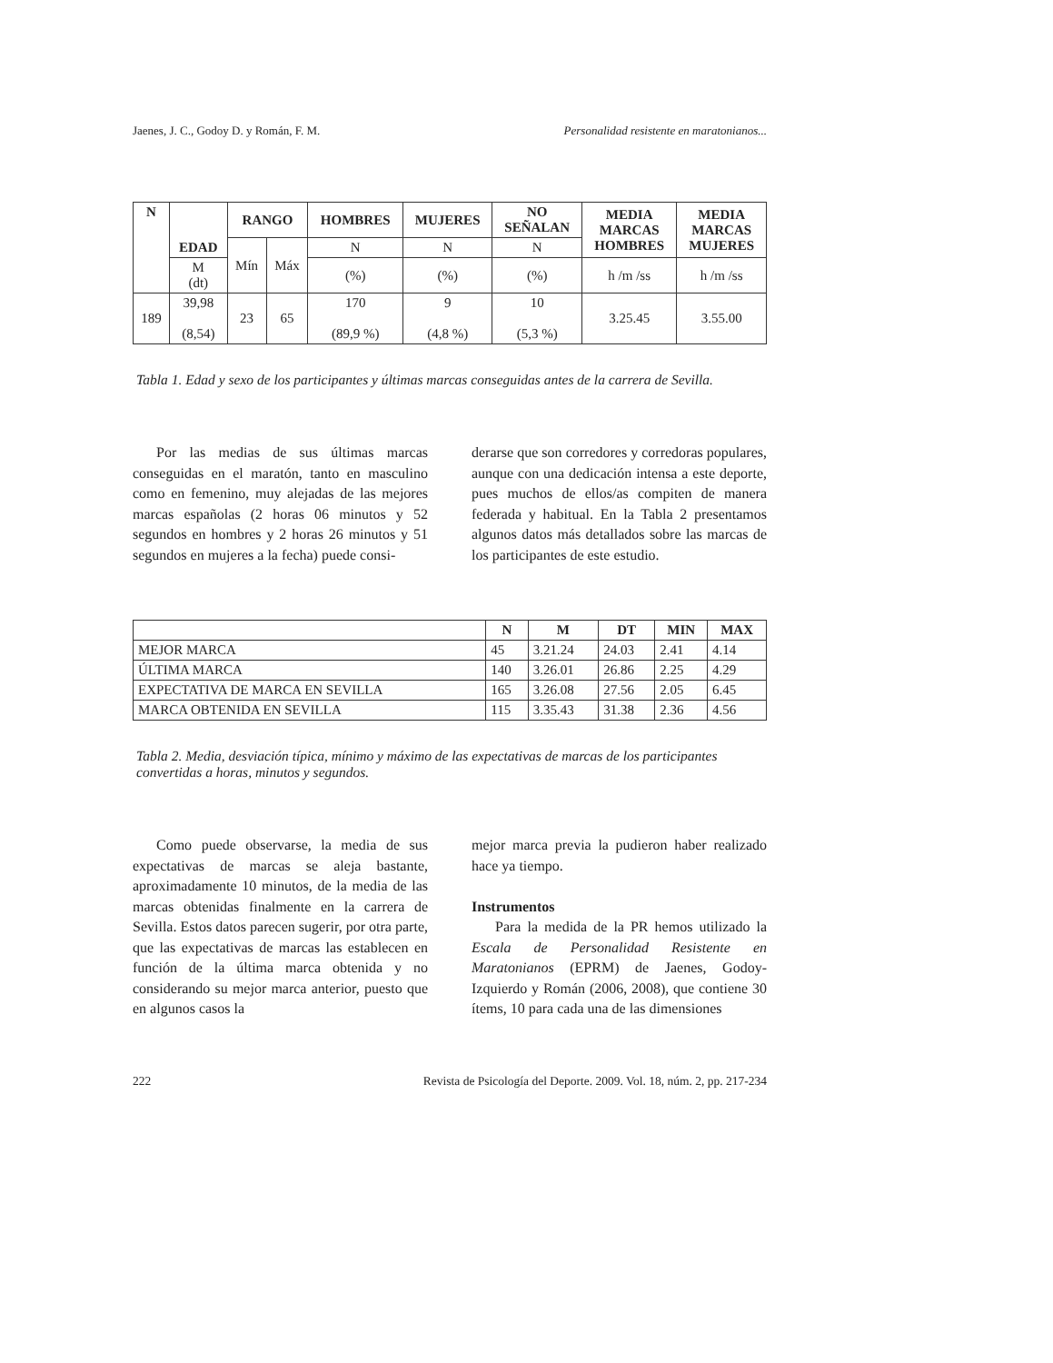Jaenes, J. C., Godoy D. y Román, F. M. Personalidad resistente en maratonianos...
| N | EDAD | RANGO | | HOMBRES | MUJERES | NO SEÑALAN | MEDIA MARCAS HOMBRES | MEDIA MARCAS MUJERES |
| --- | --- | --- | --- | --- | --- | --- | --- | --- |
| | | Mín | Máx | N | N | N | | |
| | M (dt) | | | (%) | (%) | (%) | h /m /ss | h /m /ss |
| 189 | 39,98 (8,54) | 23 | 65 | 170 (89,9 %) | 9 (4,8 %) | 10 (5,3 %) | 3.25.45 | 3.55.00 |
Tabla 1. Edad y sexo de los participantes y últimas marcas conseguidas antes de la carrera de Sevilla.
Por las medias de sus últimas marcas conseguidas en el maratón, tanto en masculino como en femenino, muy alejadas de las mejores marcas españolas (2 horas 06 minutos y 52 segundos en hombres y 2 horas 26 minutos y 51 segundos en mujeres a la fecha) puede consi-
derarse que son corredores y corredoras populares, aunque con una dedicación intensa a este deporte, pues muchos de ellos/as compiten de manera federada y habitual. En la Tabla 2 presentamos algunos datos más detallados sobre las marcas de los participantes de este estudio.
| | N | M | DT | MIN | MAX |
| --- | --- | --- | --- | --- | --- |
| MEJOR MARCA | 45 | 3.21.24 | 24.03 | 2.41 | 4.14 |
| ÚLTIMA MARCA | 140 | 3.26.01 | 26.86 | 2.25 | 4.29 |
| EXPECTATIVA DE MARCA EN SEVILLA | 165 | 3.26.08 | 27.56 | 2.05 | 6.45 |
| MARCA OBTENIDA EN SEVILLA | 115 | 3.35.43 | 31.38 | 2.36 | 4.56 |
Tabla 2. Media, desviación típica, mínimo y máximo de las expectativas de marcas de los participantes convertidas a horas, minutos y segundos.
Como puede observarse, la media de sus expectativas de marcas se aleja bastante, aproximadamente 10 minutos, de la media de las marcas obtenidas finalmente en la carrera de Sevilla. Estos datos parecen sugerir, por otra parte, que las expectativas de marcas las establecen en función de la última marca obtenida y no considerando su mejor marca anterior, puesto que en algunos casos la
mejor marca previa la pudieron haber realizado hace ya tiempo.
Instrumentos
Para la medida de la PR hemos utilizado la Escala de Personalidad Resistente en Maratonianos (EPRM) de Jaenes, Godoy-Izquierdo y Román (2006, 2008), que contiene 30 ítems, 10 para cada una de las dimensiones
222 Revista de Psicología del Deporte. 2009. Vol. 18, núm. 2, pp. 217-234